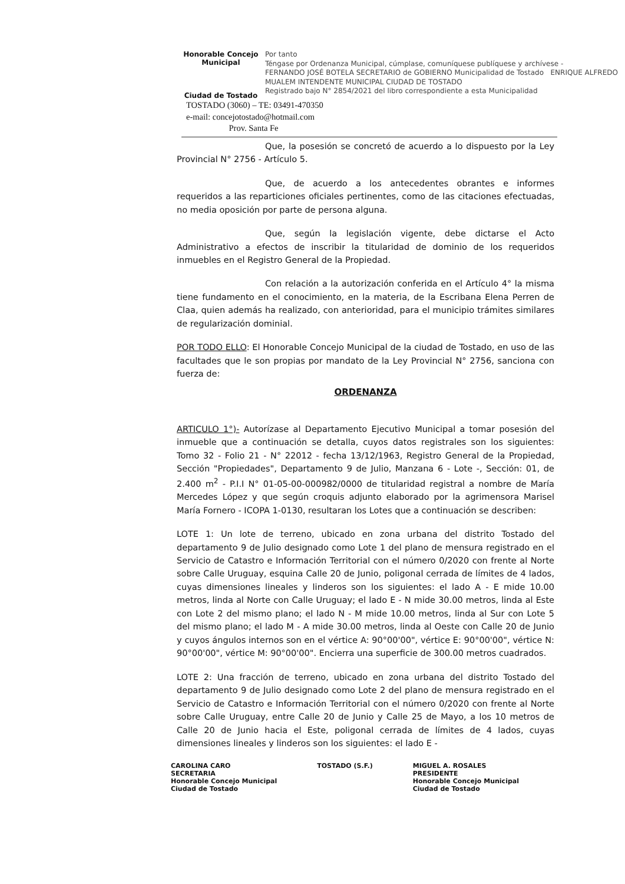Honorable Concejo Municipal
Ciudad de Tostado
Por tanto
Téngase por Ordenanza Municipal, cúmplase, comuníquese publíquese y archívese -
FERNANDO JOSÉ BOTELA SECRETARIO de GOBIERNO Municipalidad de Tostado ENRIQUE ALFREDO MUALEM INTENDENTE MUNICIPAL CIUDAD DE TOSTADO
Registrado bajo N° 2854/2021 del libro correspondiente a esta Municipalidad
TOSTADO (3060) – TE: 03491-470350
e-mail: concejotostado@hotmail.com
Prov. Santa Fe
Que, la posesión se concretó de acuerdo a lo dispuesto por la Ley Provincial N° 2756 - Artículo 5.
Que, de acuerdo a los antecedentes obrantes e informes requeridos a las reparticiones oficiales pertinentes, como de las citaciones efectuadas, no media oposición por parte de persona alguna.
Que, según la legislación vigente, debe dictarse el Acto Administrativo a efectos de inscribir la titularidad de dominio de los requeridos inmuebles en el Registro General de la Propiedad.
Con relación a la autorización conferida en el Artículo 4° la misma tiene fundamento en el conocimiento, en la materia, de la Escribana Elena Perren de Claa, quien además ha realizado, con anterioridad, para el municipio trámites similares de regularización dominial.
POR TODO ELLO: El Honorable Concejo Municipal de la ciudad de Tostado, en uso de las facultades que le son propias por mandato de la Ley Provincial N° 2756, sanciona con fuerza de:
ORDENANZA
ARTICULO 1°)- Autorízase al Departamento Ejecutivo Municipal a tomar posesión del inmueble que a continuación se detalla, cuyos datos registrales son los siguientes: Tomo 32 - Folio 21 - N° 22012 - fecha 13/12/1963, Registro General de la Propiedad, Sección "Propiedades", Departamento 9 de Julio, Manzana 6 - Lote -, Sección: 01, de 2.400 m<sup>2</sup> - P.I.I N° 01-05-00-000982/0000 de titularidad registral a nombre de María Mercedes López y que según croquis adjunto elaborado por la agrimensora Marisel María Fornero - ICOPA 1-0130, resultaran los Lotes que a continuación se describen:
LOTE 1: Un lote de terreno, ubicado en zona urbana del distrito Tostado del departamento 9 de Julio designado como Lote 1 del plano de mensura registrado en el Servicio de Catastro e Información Territorial con el número 0/2020 con frente al Norte sobre Calle Uruguay, esquina Calle 20 de Junio, poligonal cerrada de límites de 4 lados, cuyas dimensiones lineales y linderos son los siguientes: el lado A - E mide 10.00 metros, linda al Norte con Calle Uruguay; el lado E - N mide 30.00 metros, linda al Este con Lote 2 del mismo plano; el lado N - M mide 10.00 metros, linda al Sur con Lote 5 del mismo plano; el lado M - A mide 30.00 metros, linda al Oeste con Calle 20 de Junio y cuyos ángulos internos son en el vértice A: 90°00'00", vértice E: 90°00'00", vértice N: 90°00'00", vértice M: 90°00'00". Encierra una superficie de 300.00 metros cuadrados.
LOTE 2: Una fracción de terreno, ubicado en zona urbana del distrito Tostado del departamento 9 de Julio designado como Lote 2 del plano de mensura registrado en el Servicio de Catastro e Información Territorial con el número 0/2020 con frente al Norte sobre Calle Uruguay, entre Calle 20 de Junio y Calle 25 de Mayo, a los 10 metros de Calle 20 de Junio hacia el Este, poligonal cerrada de límites de 4 lados, cuyas dimensiones lineales y linderos son los siguientes: el lado E -
CAROLINA CARO
SECRETARIA
Honorable Concejo Municipal
Ciudad de Tostado
TOSTADO (S.F.) MIGUEL A. ROSALES
PRESIDENTE
Honorable Concejo Municipal
Ciudad de Tostado